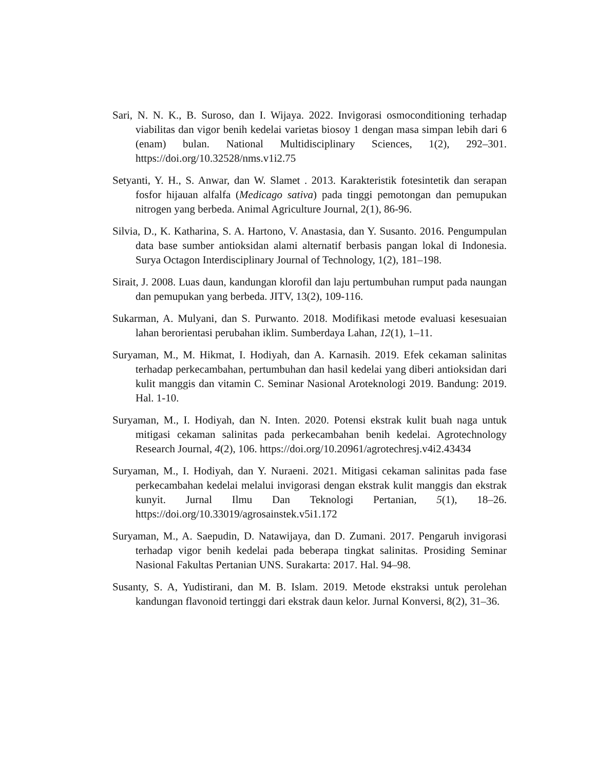Sari, N. N. K., B. Suroso, dan I. Wijaya. 2022. Invigorasi osmoconditioning terhadap viabilitas dan vigor benih kedelai varietas biosoy 1 dengan masa simpan lebih dari 6 (enam) bulan. National Multidisciplinary Sciences, 1(2), 292–301. https://doi.org/10.32528/nms.v1i2.75
Setyanti, Y. H., S. Anwar, dan W. Slamet . 2013. Karakteristik fotesintetik dan serapan fosfor hijauan alfalfa (Medicago sativa) pada tinggi pemotongan dan pemupukan nitrogen yang berbeda. Animal Agriculture Journal, 2(1), 86-96.
Silvia, D., K. Katharina, S. A. Hartono, V. Anastasia, dan Y. Susanto. 2016. Pengumpulan data base sumber antioksidan alami alternatif berbasis pangan lokal di Indonesia. Surya Octagon Interdisciplinary Journal of Technology, 1(2), 181–198.
Sirait, J. 2008. Luas daun, kandungan klorofil dan laju pertumbuhan rumput pada naungan dan pemupukan yang berbeda. JITV, 13(2), 109-116.
Sukarman, A. Mulyani, dan S. Purwanto. 2018. Modifikasi metode evaluasi kesesuaian lahan berorientasi perubahan iklim. Sumberdaya Lahan, 12(1), 1–11.
Suryaman, M., M. Hikmat, I. Hodiyah, dan A. Karnasih. 2019. Efek cekaman salinitas terhadap perkecambahan, pertumbuhan dan hasil kedelai yang diberi antioksidan dari kulit manggis dan vitamin C. Seminar Nasional Aroteknologi 2019. Bandung: 2019. Hal. 1-10.
Suryaman, M., I. Hodiyah, dan N. Inten. 2020. Potensi ekstrak kulit buah naga untuk mitigasi cekaman salinitas pada perkecambahan benih kedelai. Agrotechnology Research Journal, 4(2), 106. https://doi.org/10.20961/agrotechresj.v4i2.43434
Suryaman, M., I. Hodiyah, dan Y. Nuraeni. 2021. Mitigasi cekaman salinitas pada fase perkecambahan kedelai melalui invigorasi dengan ekstrak kulit manggis dan ekstrak kunyit. Jurnal Ilmu Dan Teknologi Pertanian, 5(1), 18–26. https://doi.org/10.33019/agrosainstek.v5i1.172
Suryaman, M., A. Saepudin, D. Natawijaya, dan D. Zumani. 2017. Pengaruh invigorasi terhadap vigor benih kedelai pada beberapa tingkat salinitas. Prosiding Seminar Nasional Fakultas Pertanian UNS. Surakarta: 2017. Hal. 94–98.
Susanty, S. A, Yudistirani, dan M. B. Islam. 2019. Metode ekstraksi untuk perolehan kandungan flavonoid tertinggi dari ekstrak daun kelor. Jurnal Konversi, 8(2), 31–36.